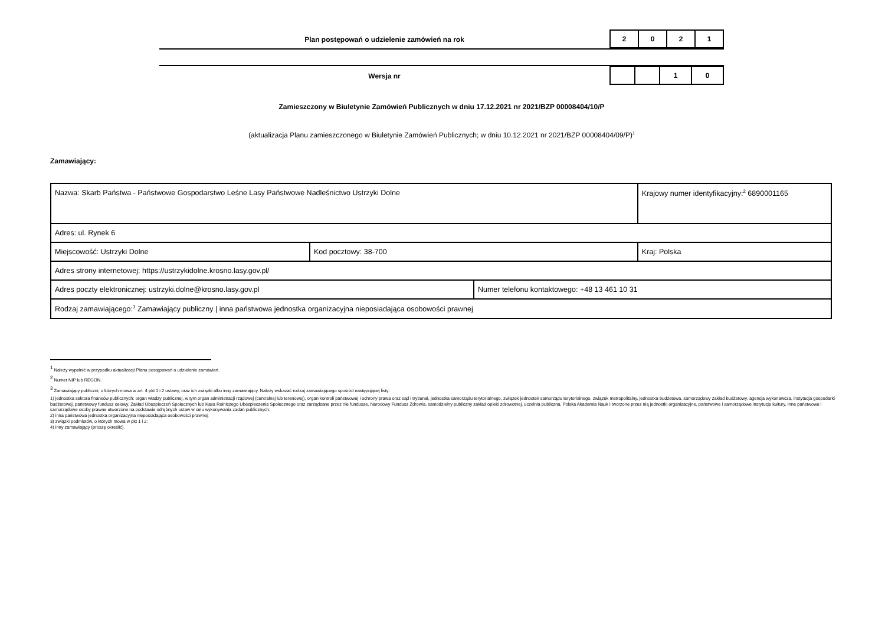Plan postępowań o udzielenie zamówień na rok
| 2 | 0 | 2 | 1 |
Wersja nr
| | | 1 | 0 |
Zamieszczony w Biuletynie Zamówień Publicznych w dniu 17.12.2021 nr 2021/BZP 00008404/10/P
(aktualizacja Planu zamieszczonego w Biuletynie Zamówień Publicznych; w dniu 10.12.2021 nr 2021/BZP 00008404/09/P)<sup>1</sup>
Zamawiający:
| Nazwa: Skarb Państwa - Państwowe Gospodarstwo Leśne Lasy Państwowe Nadleśnictwo Ustrzyki Dolne | | | Krajowy numer identyfikacyjny:<sup>2</sup> 6890001165 |
| Adres: ul. Rynek 6 | | | |
| Miejscowość: Ustrzyki Dolne | Kod pocztowy: 38-700 | | Kraj: Polska |
| Adres strony internetowej: https://ustrzykidolne.krosno.lasy.gov.pl/ | | | |
| Adres poczty elektronicznej: ustrzyki.dolne@krosno.lasy.gov.pl | | Numer telefonu kontaktowego: +48 13 461 10 31 | |
| Rodzaj zamawiającego:<sup>3</sup> Zamawiający publiczny / inna państwowa jednostka organizacyjna nieposiadająca osobowości prawnej | | | |
<sup>1</sup> Należy wypełnić w przypadku aktualizacji Planu postępowań o udzielenie zamówień.
<sup>2</sup> Numer NIP lub REGON.
<sup>3</sup> Zamawiający publiczni, o których mowa w art. 4 pkt 1 i 2 ustawy, oraz ich związki albo inny zamawiający. Należy wskazać rodzaj zamawiającego spośród następującej listy:
1) jednostka sektora finansów publicznych: organ władzy publicznej, w tym organ administracji rządowej (centralnej lub terenowej), organ kontroli państwowej i ochrony prawa oraz sąd i trybunał, jednostka samorządu terytorialnego, związek jednostek samorządu terytorialnego, związek metropolitalny, jednostka budżetowa, samorządowy zakład budżetowy, agencja wykonawcza, instytucja gospodarki budżetowej, państwowy fundusz celowy, Zakład Ubezpieczeń Społecznych lub Kasa Rolniczego Ubezpieczenia Społecznego oraz zarządzane przez nie fundusze, Narodowy Fundusz Zdrowia, samodzielny publiczny zakład opieki zdrowotnej, uczelnia publiczna, Polska Akademia Nauk i tworzone przez nią jednostki organizacyjne, państwowe i samorządowe instytucje kultury, inne państwowe i samorządowe osoby prawne utworzone na podstawie odrębnych ustaw w celu wykonywania zadań publicznych;
2) inna państwowa jednostka organizacyjna nieposiadająca osobowości prawnej;
3) związki podmiotów, o których mowa w pkt 1 i 2;
4) inny zamawiający (proszę określić).